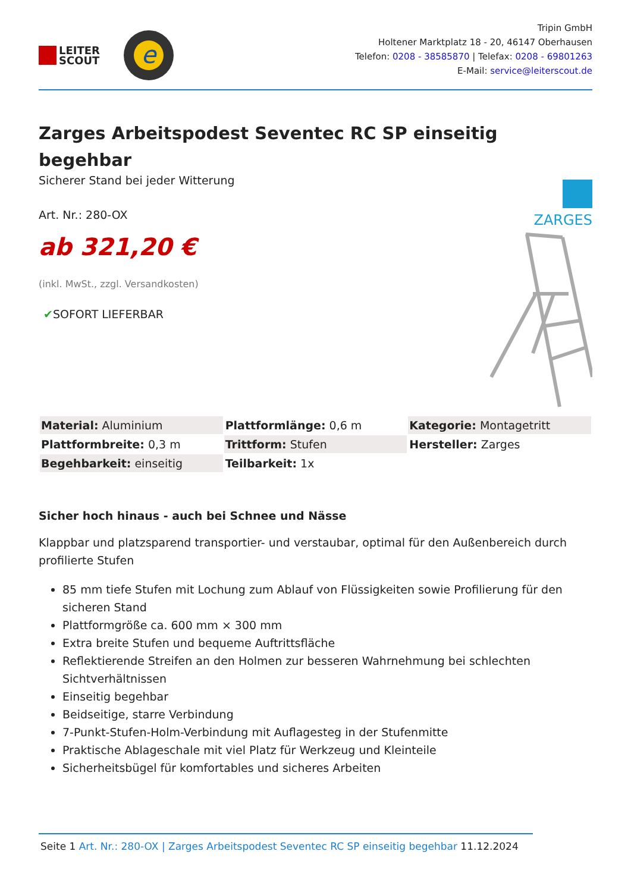LEITER
SCOUT
e
Tripin GmbH
Holtener Marktplatz 18 - 20, 46147 Oberhausen
Telefon: 0208 - 38585870 | Telefax: 0208 - 69801263
E-Mail: service@leiterscout.de
Zarges Arbeitspodest Seventec RC SP einseitig begehbar
Sicherer Stand bei jeder Witterung
Art. Nr.: 280-OX
ab 321,20 €
(inkl. MwSt., zzgl. Versandkosten)
✔SOFORT LIEFERBAR
ZARGES
| Material: Aluminium | Plattformlänge: 0,6 m | Kategorie: Montagetritt |
| Plattformbreite: 0,3 m | Trittform: Stufen | Hersteller: Zarges |
| Begehbarkeit: einseitig | Teilbarkeit: 1x | |
Sicher hoch hinaus - auch bei Schnee und Nässe
Klappbar und platzsparend transportier- und verstaubar, optimal für den Außenbereich durch profilierte Stufen
85 mm tiefe Stufen mit Lochung zum Ablauf von Flüssigkeiten sowie Profilierung für den sicheren Stand
Plattformgröße ca. 600 mm × 300 mm
Extra breite Stufen und bequeme Auftrittsfläche
Reflektierende Streifen an den Holmen zur besseren Wahrnehmung bei schlechten Sichtverhältnissen
Einseitig begehbar
Beidseitige, starre Verbindung
7-Punkt-Stufen-Holm-Verbindung mit Auflagesteg in der Stufenmitte
Praktische Ablageschale mit viel Platz für Werkzeug und Kleinteile
Sicherheitsbügel für komfortables und sicheres Arbeiten
Seite 1 Art. Nr.: 280-OX | Zarges Arbeitspodest Seventec RC SP einseitig begehbar 11.12.2024